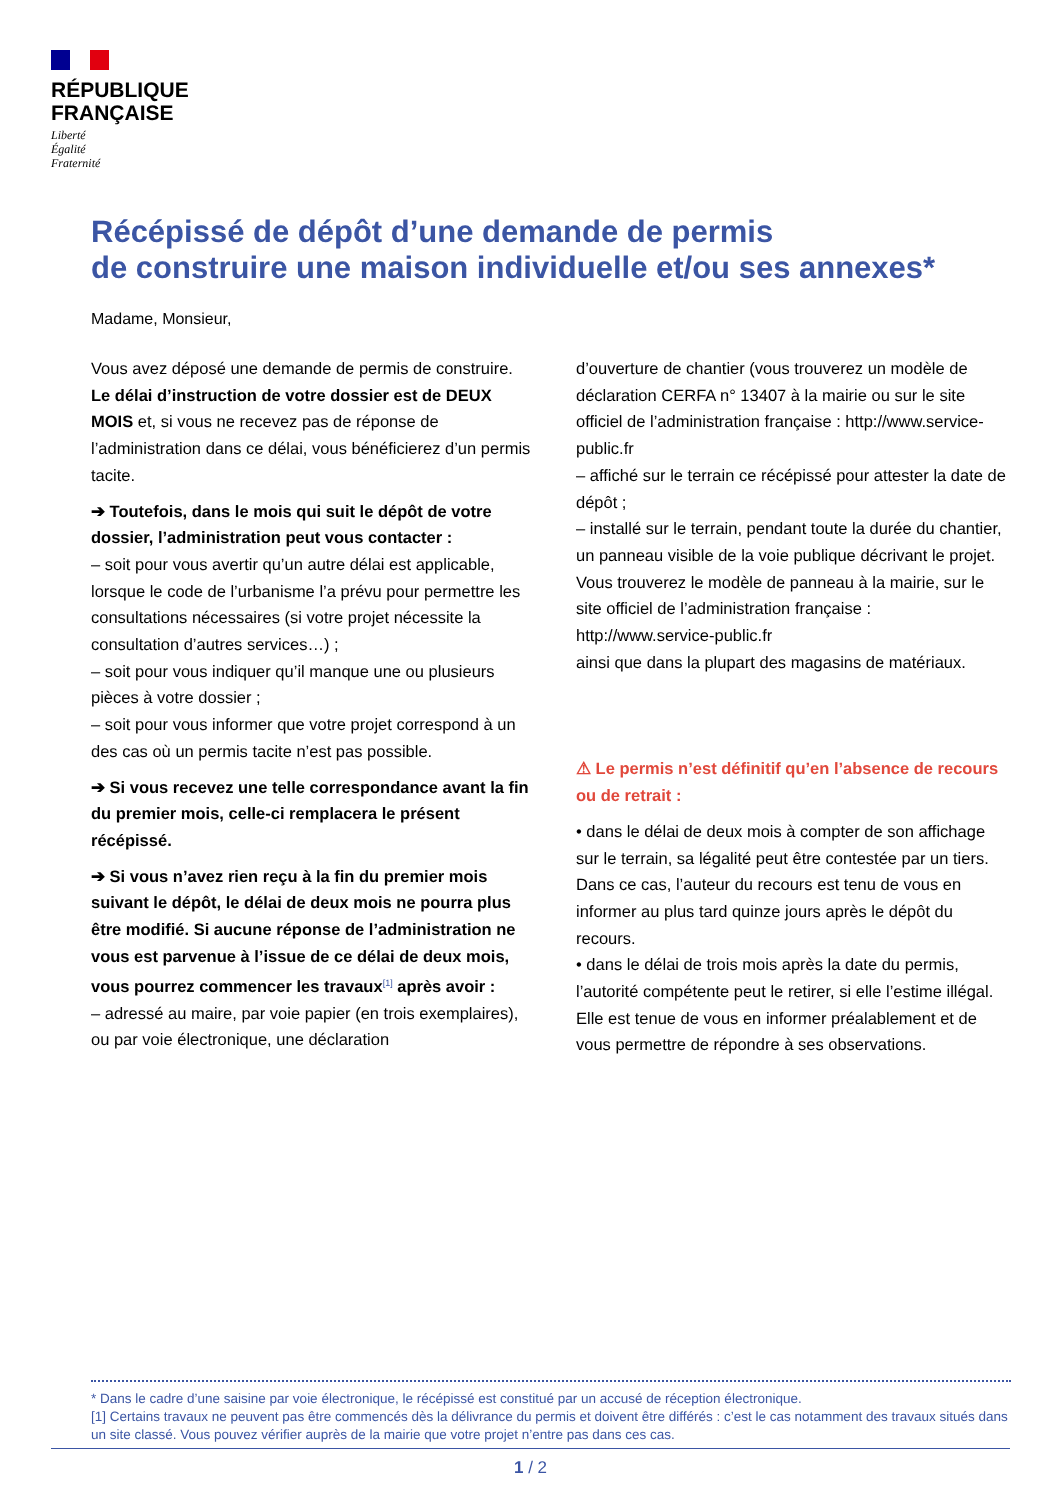RÉPUBLIQUE
FRANÇAISE
Liberté
Égalité
Fraternité
Récépissé de dépôt d’une demande de permis
de construire une maison individuelle et/ou ses annexes*
Madame, Monsieur,
Vous avez déposé une demande de permis de construire. Le délai d’instruction de votre dossier est de DEUX MOIS et, si vous ne recevez pas de réponse de l’administration dans ce délai, vous bénéficierez d’un permis tacite.
➔ Toutefois, dans le mois qui suit le dépôt de votre dossier, l’administration peut vous contacter :
– soit pour vous avertir qu’un autre délai est applicable, lorsque le code de l’urbanisme l’a prévu pour permettre les consultations nécessaires (si votre projet nécessite la consultation d’autres services…) ;
– soit pour vous indiquer qu’il manque une ou plusieurs pièces à votre dossier ;
– soit pour vous informer que votre projet correspond à un des cas où un permis tacite n’est pas possible.
➔ Si vous recevez une telle correspondance avant la fin du premier mois, celle-ci remplacera le présent récépissé.
➔ Si vous n’avez rien reçu à la fin du premier mois suivant le dépôt, le délai de deux mois ne pourra plus être modifié. Si aucune réponse de l’administration ne vous est parvenue à l’issue de ce délai de deux mois, vous pourrez commencer les travaux<sup>[1]</sup> après avoir :
– adressé au maire, par voie papier (en trois exemplaires), ou par voie électronique, une déclaration
d’ouverture de chantier (vous trouverez un modèle de déclaration CERFA n° 13407 à la mairie ou sur le site officiel de l’administration française : http://www.service-public.fr
– affiché sur le terrain ce récépissé pour attester la date de dépôt ;
– installé sur le terrain, pendant toute la durée du chantier, un panneau visible de la voie publique décrivant le projet.
Vous trouverez le modèle de panneau à la mairie, sur le site officiel de l’administration française : http://www.service-public.fr
ainsi que dans la plupart des magasins de matériaux.
⚠ Le permis n’est définitif qu’en l’absence de recours ou de retrait :
• dans le délai de deux mois à compter de son affichage sur le terrain, sa légalité peut être contestée par un tiers. Dans ce cas, l’auteur du recours est tenu de vous en informer au plus tard quinze jours après le dépôt du recours.
• dans le délai de trois mois après la date du permis, l’autorité compétente peut le retirer, si elle l’estime illégal. Elle est tenue de vous en informer préalablement et de vous permettre de répondre à ses observations.
* Dans le cadre d’une saisine par voie électronique, le récépissé est constitué par un accusé de réception électronique.
[1] Certains travaux ne peuvent pas être commencés dès la délivrance du permis et doivent être différés : c’est le cas notamment des travaux situés dans un site classé. Vous pouvez vérifier auprès de la mairie que votre projet n’entre pas dans ces cas.
1 / 2